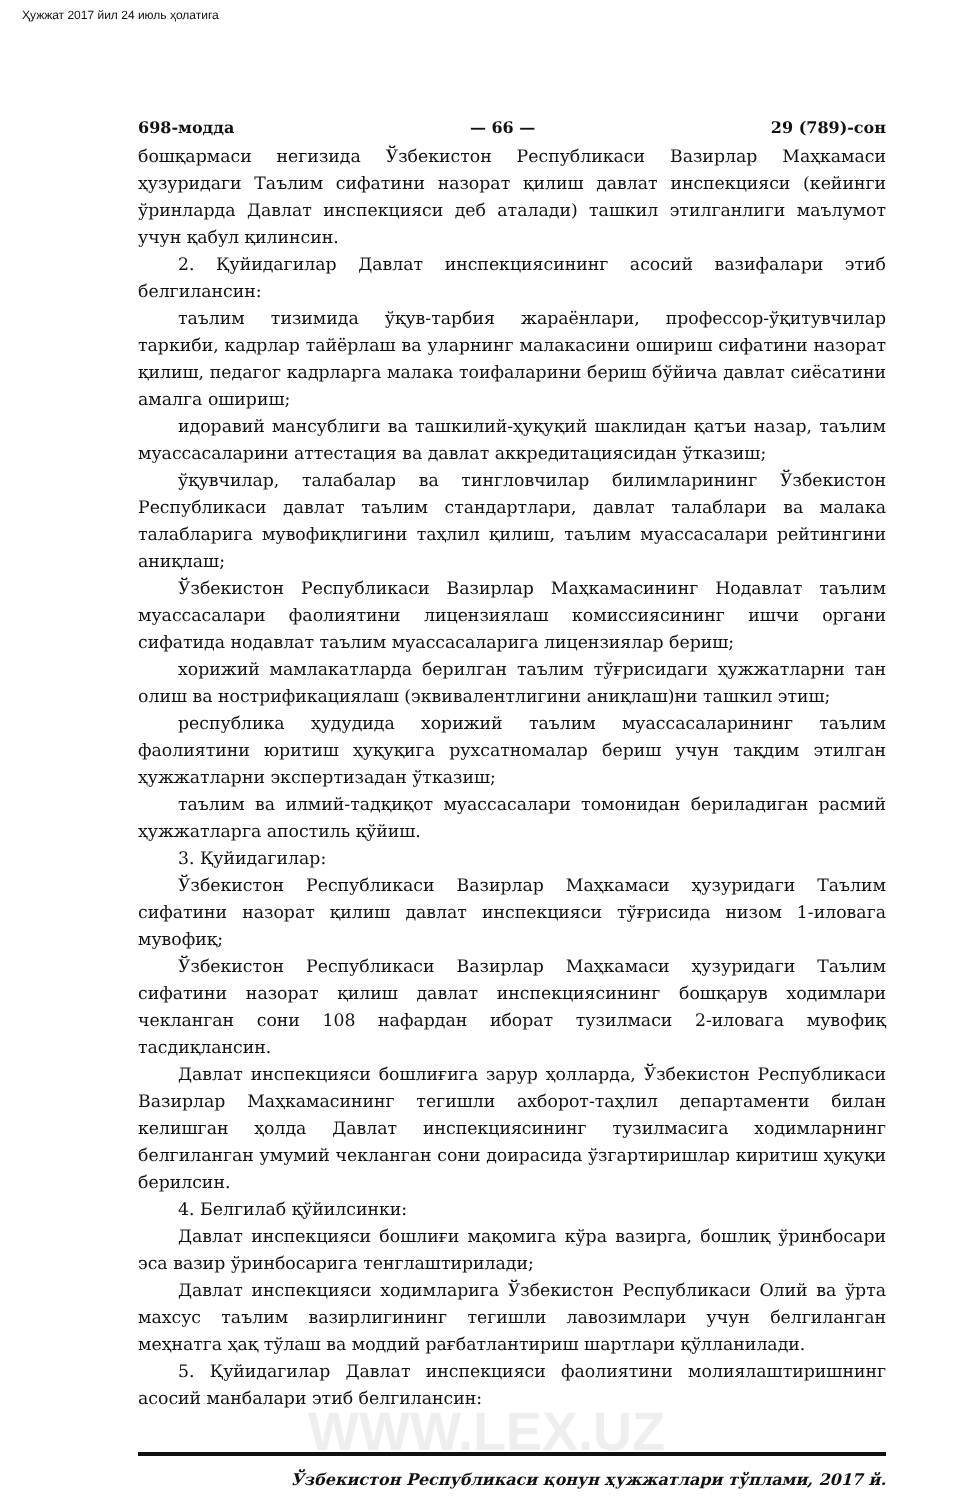Ҳужжат 2017 йил 24 июль ҳолатига
698-модда — 66 — 29 (789)-сон
бошқармаси негизида Ўзбекистон Республикаси Вазирлар Маҳкамаси ҳузуридаги Таълим сифатини назорат қилиш давлат инспекцияси (кейинги ўринларда Давлат инспекцияси деб аталади) ташкил этилганлиги маълумот учун қабул қилинсин.
2. Қуйидагилар Давлат инспекциясининг асосий вазифалари этиб белгилансин:
таълим тизимида ўқув-тарбия жараёнлари, профессор-ўқитувчилар таркиби, кадрлар тайёрлаш ва уларнинг малакасини ошириш сифатини назорат қилиш, педагог кадрларга малака тоифаларини бериш бўйича давлат сиёсатини амалга ошириш;
идоравий мансублиги ва ташкилий-ҳуқуқий шаклидан қатъи назар, таълим муассасаларини аттестация ва давлат аккредитациясидан ўтказиш;
ўқувчилар, талабалар ва тингловчилар билимларининг Ўзбекистон Республикаси давлат таълим стандартлари, давлат талаблари ва малака талабларига мувофиқлигини таҳлил қилиш, таълим муассасалари рейтингини аниқлаш;
Ўзбекистон Республикаси Вазирлар Маҳкамасининг Нодавлат таълим муассасалари фаолиятини лицензиялаш комиссиясининг ишчи органи сифатида нодавлат таълим муассасаларига лицензиялар бериш;
хорижий мамлакатларда берилган таълим тўғрисидаги ҳужжатларни тан олиш ва нострификациялаш (эквивалентлигини аниқлаш)ни ташкил этиш;
республика ҳудудида хорижий таълим муассасаларининг таълим фаолиятини юритиш ҳуқуқига рухсатномалар бериш учун тақдим этилган ҳужжатларни экспертизадан ўтказиш;
таълим ва илмий-тадқиқот муассасалари томонидан бериладиган расмий ҳужжатларга апостиль қўйиш.
3. Қуйидагилар:
Ўзбекистон Республикаси Вазирлар Маҳкамаси ҳузуридаги Таълим сифатини назорат қилиш давлат инспекцияси тўғрисида низом 1-иловага мувофиқ;
Ўзбекистон Республикаси Вазирлар Маҳкамаси ҳузуридаги Таълим сифатини назорат қилиш давлат инспекциясининг бошқарув ходимлари чекланган сони 108 нафардан иборат тузилмаси 2-иловага мувофиқ тасдиқлансин.
Давлат инспекцияси бошлиғига зарур ҳолларда, Ўзбекистон Республикаси Вазирлар Маҳкамасининг тегишли ахборот-таҳлил департаменти билан келишган ҳолда Давлат инспекциясининг тузилмасига ходимларнинг белгиланган умумий чекланган сони доирасида ўзгартиришлар киритиш ҳуқуқи берилсин.
4. Белгилаб қўйилсинки:
Давлат инспекцияси бошлиғи мақомига кўра вазирга, бошлиқ ўринбосари эса вазир ўринбосарига тенглаштирилади;
Давлат инспекцияси ходимларига Ўзбекистон Республикаси Олий ва ўрта махсус таълим вазирлигининг тегишли лавозимлари учун белгиланган меҳнатга ҳақ тўлаш ва моддий рағбатлантириш шартлари қўлланилади.
5. Қуйидагилар Давлат инспекцияси фаолиятини молиялаштиришнинг асосий манбалари этиб белгилансин:
Ўзбекистон Республикаси қонун ҳужжатлари тўплами, 2017 й.
WWW.LEX.UZ